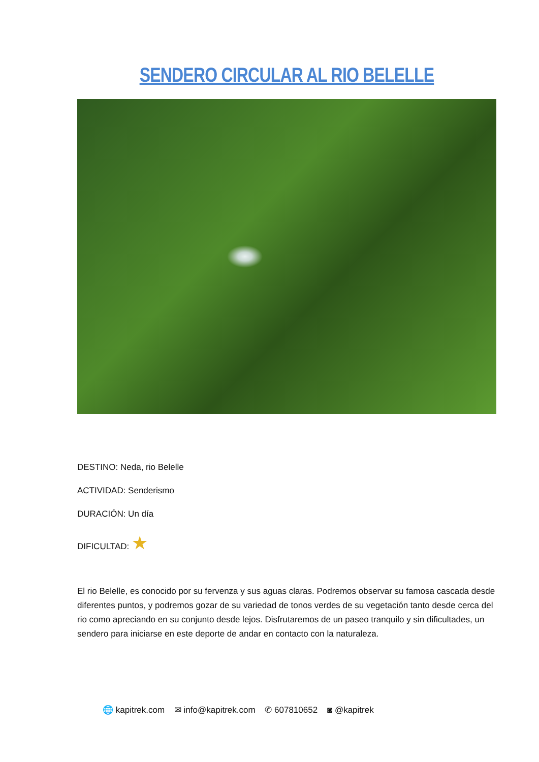SENDERO CIRCULAR AL RIO BELELLE
DESTINO: Neda, rio Belelle
ACTIVIDAD: Senderismo
DURACIÓN: Un día
DIFICULTAD: ★
El rio Belelle, es conocido por su fervenza y sus aguas claras. Podremos observar su famosa cascada desde diferentes puntos, y podremos gozar de su variedad de tonos verdes de su vegetación tanto desde cerca del rio como apreciando en su conjunto desde lejos. Disfrutaremos de un paseo tranquilo y sin dificultades, un sendero para iniciarse en este deporte de andar en contacto con la naturaleza.
🌐 kapitrek.com ✉ info@kapitrek.com ✆ 607810652 ◙ @kapitrek